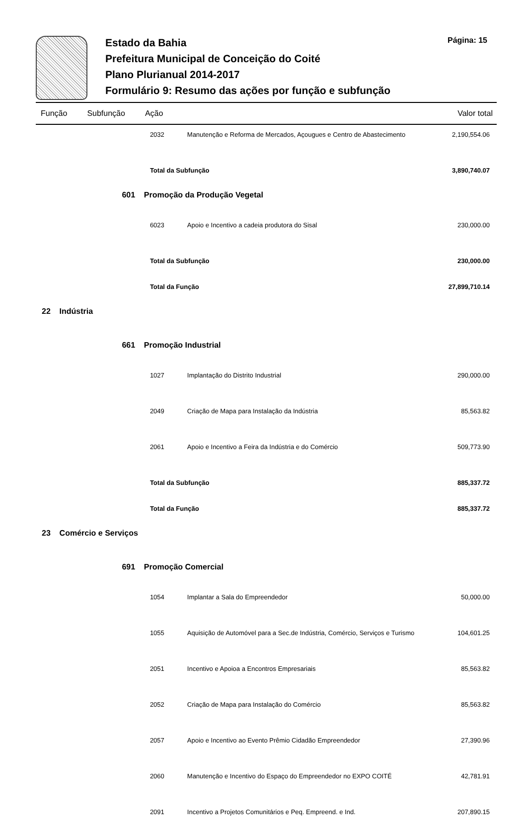Estado da Bahia
Prefeitura Municipal de Conceição do Coité
Plano Plurianual 2014-2017
Formulário 9: Resumo das ações por função e subfunção
Página: 15
| Função | | Subfunção | Ação | | Valor total |
| --- | --- | --- | --- | --- | --- |
| | | | 2032 | Manutenção e Reforma de Mercados, Açougues e Centro de Abastecimento | 2,190,554.06 |
| | | | Total da Subfunção | | 3,890,740.07 |
| | | 601 Promoção da Produção Vegetal | | | |
| | | | 6023 | Apoio e Incentivo a cadeia produtora do Sisal | 230,000.00 |
| | | | Total da Subfunção | | 230,000.00 |
| | | | Total da Função | | 27,899,710.14 |
| 22 Indústria | | | | | |
| | | 661 Promoção Industrial | | | |
| | | | 1027 | Implantação do Distrito Industrial | 290,000.00 |
| | | | 2049 | Criação de Mapa para Instalação da Indústria | 85,563.82 |
| | | | 2061 | Apoio e Incentivo a Feira da Indústria e do Comércio | 509,773.90 |
| | | | Total da Subfunção | | 885,337.72 |
| | | | Total da Função | | 885,337.72 |
| 23 Comércio e Serviços | | | | | |
| | | 691 Promoção Comercial | | | |
| | | | 1054 | Implantar a Sala do Empreendedor | 50,000.00 |
| | | | 1055 | Aquisição de Automóvel para a Sec.de Indústria, Comércio, Serviços e Turismo | 104,601.25 |
| | | | 2051 | Incentivo e Apoioa a Encontros Empresariais | 85,563.82 |
| | | | 2052 | Criação de Mapa para Instalação do Comércio | 85,563.82 |
| | | | 2057 | Apoio e Incentivo ao Evento Prêmio Cidadão Empreendedor | 27,390.96 |
| | | | 2060 | Manutenção e Incentivo do Espaço do Empreendedor no EXPO COITÉ | 42,781.91 |
| | | | 2091 | Incentivo a Projetos Comunitários e Peq. Empreend. e Ind. | 207,890.15 |